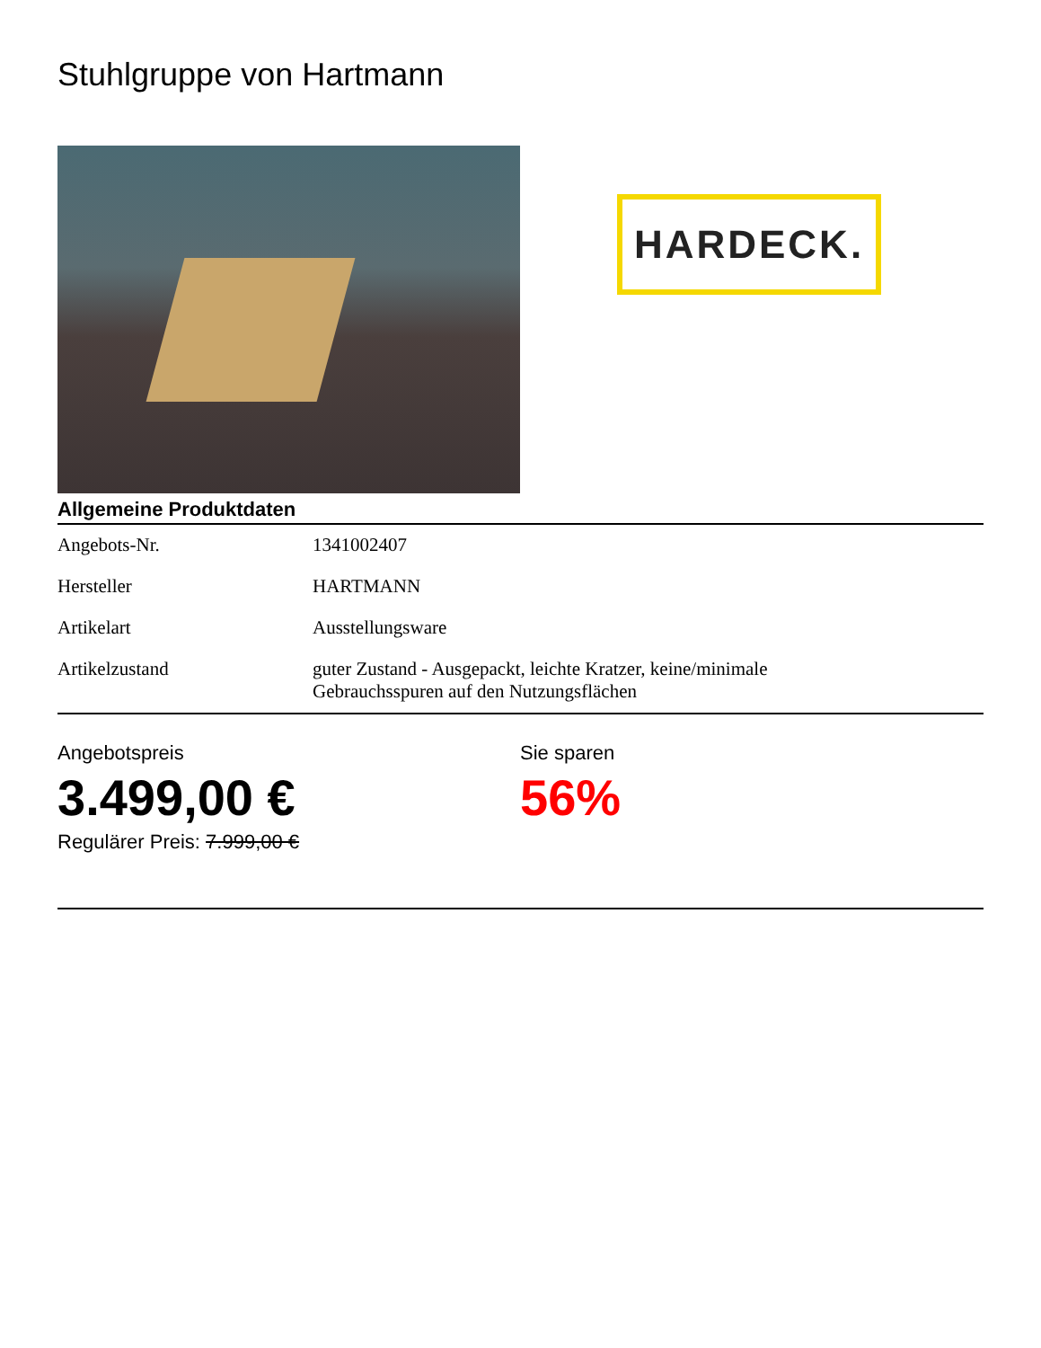Stuhlgruppe von Hartmann
HARDECK.
Allgemeine Produktdaten
| Angebots-Nr. | 1341002407 |
| Hersteller | HARTMANN |
| Artikelart | Ausstellungsware |
| Artikelzustand | guter Zustand - Ausgepackt, leichte Kratzer, keine/minimale Gebrauchsspuren auf den Nutzungsflächen |
Angebotspreis
3.499,00 €
Regulärer Preis: 7.999,00 €
Sie sparen
56%